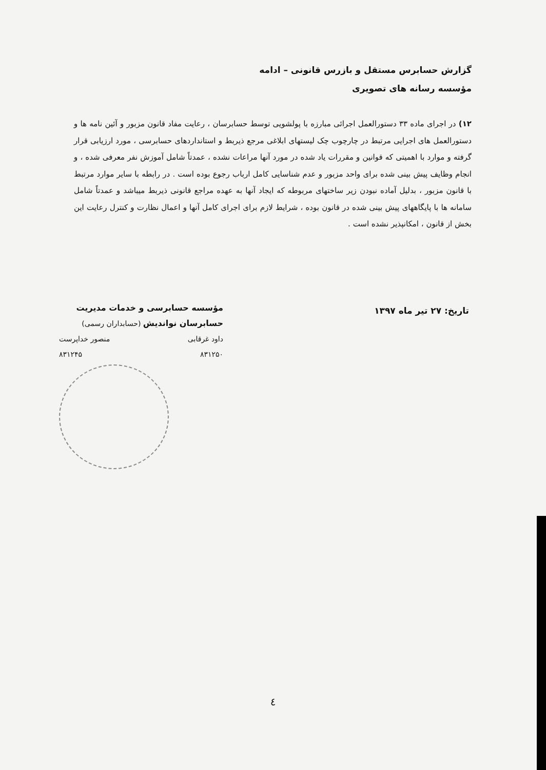گزارش حسابرس مستقل و بازرس قانونی – ادامه
مؤسسه رسانه های تصویری
۱۲) در اجرای ماده ۳۳ دستورالعمل اجرائی مبارزه با پولشویی توسط حسابرسان ، رعایت مفاد قانون مزبور و آئین نامه ها و دستورالعمل های اجرایی مرتبط در چارچوب چک لیستهای ابلاغی مرجع ذیربط و استانداردهای حسابرسی ، مورد ارزیابی قرار گرفته و موارد با اهمیتی که قوانین و مقررات یاد شده در مورد آنها مراعات نشده ، عمدتاً شامل آموزش نفر معرفی شده ، و انجام وظایف پیش بینی شده برای واحد مزبور و عدم شناسایی کامل ارباب رجوع بوده است . در رابطه با سایر موارد مرتبط با قانون مزبور ، بدلیل آماده نبودن زیر ساختهای مربوطه که ایجاد آنها به عهده مراجع قانونی ذیربط میباشد و عمدتاً شامل سامانه ها با پایگاههای پیش بینی شده در قانون بوده ، شرایط لازم برای اجرای کامل آنها و اعمال نظارت و کنترل رعایت این بخش از قانون ، امکانپذیر نشده است .
تاریخ: ۲۷ تیر ماه ۱۳۹۷
مؤسسه حسابرسی و خدمات مدیریت
حسابرسان نواندیش (حسابداران رسمی)
داود غرقابی منصور خداپرست
۸۳۱۲۵۰ ۸۳۱۲۴۵
٤